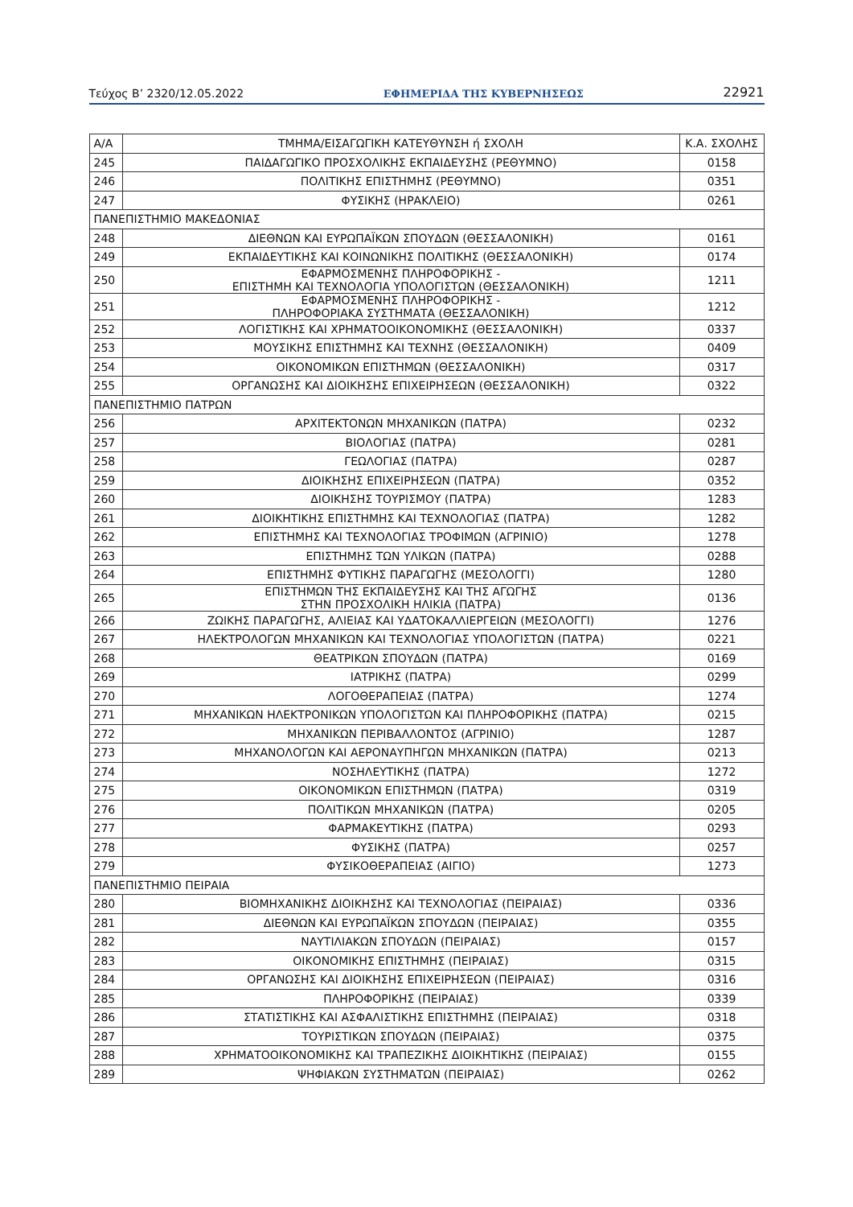Τεύχος Β’ 2320/12.05.2022 ΕΦΗΜΕΡΙΔΑ ΤΗΣ ΚΥΒΕΡΝΗΣΕΩΣ 22921
| Α/Α | ΤΜΗΜΑ/ΕΙΣΑΓΩΓΙΚΗ ΚΑΤΕΥΘΥΝΣΗ ή ΣΧΟΛΗ | Κ.Α. ΣΧΟΛΗΣ |
| --- | --- | --- |
| 245 | ΠΑΙΔΑΓΩΓΙΚΟ ΠΡΟΣΧΟΛΙΚΗΣ ΕΚΠΑΙΔΕΥΣΗΣ (ΡΕΘΥΜΝΟ) | 0158 |
| 246 | ΠΟΛΙΤΙΚΗΣ ΕΠΙΣΤΗΜΗΣ (ΡΕΘΥΜΝΟ) | 0351 |
| 247 | ΦΥΣΙΚΗΣ (ΗΡΑΚΛΕΙΟ) | 0261 |
| ΠΑΝΕΠΙΣΤΗΜΙΟ ΜΑΚΕΔΟΝΙΑΣ | | |
| 248 | ΔΙΕΘΝΩΝ ΚΑΙ ΕΥΡΩΠΑΪΚΩΝ ΣΠΟΥΔΩΝ (ΘΕΣΣΑΛΟΝΙΚΗ) | 0161 |
| 249 | ΕΚΠΑΙΔΕΥΤΙΚΗΣ ΚΑΙ ΚΟΙΝΩΝΙΚΗΣ ΠΟΛΙΤΙΚΗΣ (ΘΕΣΣΑΛΟΝΙΚΗ) | 0174 |
| 250 | ΕΦΑΡΜΟΣΜΕΝΗΣ ΠΛΗΡΟΦΟΡΙΚΗΣ - ΕΠΙΣΤΗΜΗ ΚΑΙ ΤΕΧΝΟΛΟΓΙΑ ΥΠΟΛΟΓΙΣΤΩΝ (ΘΕΣΣΑΛΟΝΙΚΗ) | 1211 |
| 251 | ΕΦΑΡΜΟΣΜΕΝΗΣ ΠΛΗΡΟΦΟΡΙΚΗΣ - ΠΛΗΡΟΦΟΡΙΑΚΑ ΣΥΣΤΗΜΑΤΑ (ΘΕΣΣΑΛΟΝΙΚΗ) | 1212 |
| 252 | ΛΟΓΙΣΤΙΚΗΣ ΚΑΙ ΧΡΗΜΑΤΟΟΙΚΟΝΟΜΙΚΗΣ (ΘΕΣΣΑΛΟΝΙΚΗ) | 0337 |
| 253 | ΜΟΥΣΙΚΗΣ ΕΠΙΣΤΗΜΗΣ ΚΑΙ ΤΕΧΝΗΣ (ΘΕΣΣΑΛΟΝΙΚΗ) | 0409 |
| 254 | ΟΙΚΟΝΟΜΙΚΩΝ ΕΠΙΣΤΗΜΩΝ (ΘΕΣΣΑΛΟΝΙΚΗ) | 0317 |
| 255 | ΟΡΓΑΝΩΣΗΣ ΚΑΙ ΔΙΟΙΚΗΣΗΣ ΕΠΙΧΕΙΡΗΣΕΩΝ (ΘΕΣΣΑΛΟΝΙΚΗ) | 0322 |
| ΠΑΝΕΠΙΣΤΗΜΙΟ ΠΑΤΡΩΝ | | |
| 256 | ΑΡΧΙΤΕΚΤΟΝΩΝ ΜΗΧΑΝΙΚΩΝ (ΠΑΤΡΑ) | 0232 |
| 257 | ΒΙΟΛΟΓΙΑΣ (ΠΑΤΡΑ) | 0281 |
| 258 | ΓΕΩΛΟΓΙΑΣ (ΠΑΤΡΑ) | 0287 |
| 259 | ΔΙΟΙΚΗΣΗΣ ΕΠΙΧΕΙΡΗΣΕΩΝ (ΠΑΤΡΑ) | 0352 |
| 260 | ΔΙΟΙΚΗΣΗΣ ΤΟΥΡΙΣΜΟΥ (ΠΑΤΡΑ) | 1283 |
| 261 | ΔΙΟΙΚΗΤΙΚΗΣ ΕΠΙΣΤΗΜΗΣ ΚΑΙ ΤΕΧΝΟΛΟΓΙΑΣ (ΠΑΤΡΑ) | 1282 |
| 262 | ΕΠΙΣΤΗΜΗΣ ΚΑΙ ΤΕΧΝΟΛΟΓΙΑΣ ΤΡΟΦΙΜΩΝ (ΑΓΡΙΝΙΟ) | 1278 |
| 263 | ΕΠΙΣΤΗΜΗΣ ΤΩΝ ΥΛΙΚΩΝ (ΠΑΤΡΑ) | 0288 |
| 264 | ΕΠΙΣΤΗΜΗΣ ΦΥΤΙΚΗΣ ΠΑΡΑΓΩΓΗΣ (ΜΕΣΟΛΟΓΓΙ) | 1280 |
| 265 | ΕΠΙΣΤΗΜΩΝ ΤΗΣ ΕΚΠΑΙΔΕΥΣΗΣ ΚΑΙ ΤΗΣ ΑΓΩΓΗΣ ΣΤΗΝ ΠΡΟΣΧΟΛΙΚΗ ΗΛΙΚΙΑ (ΠΑΤΡΑ) | 0136 |
| 266 | ΖΩΙΚΗΣ ΠΑΡΑΓΩΓΗΣ, ΑΛΙΕΙΑΣ ΚΑΙ ΥΔΑΤΟΚΑΛΛΙΕΡΓΕΙΩΝ (ΜΕΣΟΛΟΓΓΙ) | 1276 |
| 267 | ΗΛΕΚΤΡΟΛΟΓΩΝ ΜΗΧΑΝΙΚΩΝ ΚΑΙ ΤΕΧΝΟΛΟΓΙΑΣ ΥΠΟΛΟΓΙΣΤΩΝ (ΠΑΤΡΑ) | 0221 |
| 268 | ΘΕΑΤΡΙΚΩΝ ΣΠΟΥΔΩΝ (ΠΑΤΡΑ) | 0169 |
| 269 | ΙΑΤΡΙΚΗΣ (ΠΑΤΡΑ) | 0299 |
| 270 | ΛΟΓΟΘΕΡΑΠΕΙΑΣ (ΠΑΤΡΑ) | 1274 |
| 271 | ΜΗΧΑΝΙΚΩΝ ΗΛΕΚΤΡΟΝΙΚΩΝ ΥΠΟΛΟΓΙΣΤΩΝ ΚΑΙ ΠΛΗΡΟΦΟΡΙΚΗΣ (ΠΑΤΡΑ) | 0215 |
| 272 | ΜΗΧΑΝΙΚΩΝ ΠΕΡΙΒΑΛΛΟΝΤΟΣ (ΑΓΡΙΝΙΟ) | 1287 |
| 273 | ΜΗΧΑΝΟΛΟΓΩΝ ΚΑΙ ΑΕΡΟΝΑΥΠΗΓΩΝ ΜΗΧΑΝΙΚΩΝ (ΠΑΤΡΑ) | 0213 |
| 274 | ΝΟΣΗΛΕΥΤΙΚΗΣ (ΠΑΤΡΑ) | 1272 |
| 275 | ΟΙΚΟΝΟΜΙΚΩΝ ΕΠΙΣΤΗΜΩΝ (ΠΑΤΡΑ) | 0319 |
| 276 | ΠΟΛΙΤΙΚΩΝ ΜΗΧΑΝΙΚΩΝ (ΠΑΤΡΑ) | 0205 |
| 277 | ΦΑΡΜΑΚΕΥΤΙΚΗΣ (ΠΑΤΡΑ) | 0293 |
| 278 | ΦΥΣΙΚΗΣ (ΠΑΤΡΑ) | 0257 |
| 279 | ΦΥΣΙΚΟΘΕΡΑΠΕΙΑΣ (ΑΙΓΙΟ) | 1273 |
| ΠΑΝΕΠΙΣΤΗΜΙΟ ΠΕΙΡΑΙΑ | | |
| 280 | ΒΙΟΜΗΧΑΝΙΚΗΣ ΔΙΟΙΚΗΣΗΣ ΚΑΙ ΤΕΧΝΟΛΟΓΙΑΣ (ΠΕΙΡΑΙΑΣ) | 0336 |
| 281 | ΔΙΕΘΝΩΝ ΚΑΙ ΕΥΡΩΠΑΪΚΩΝ ΣΠΟΥΔΩΝ (ΠΕΙΡΑΙΑΣ) | 0355 |
| 282 | ΝΑΥΤΙΛΙΑΚΩΝ ΣΠΟΥΔΩΝ (ΠΕΙΡΑΙΑΣ) | 0157 |
| 283 | ΟΙΚΟΝΟΜΙΚΗΣ ΕΠΙΣΤΗΜΗΣ (ΠΕΙΡΑΙΑΣ) | 0315 |
| 284 | ΟΡΓΑΝΩΣΗΣ ΚΑΙ ΔΙΟΙΚΗΣΗΣ ΕΠΙΧΕΙΡΗΣΕΩΝ (ΠΕΙΡΑΙΑΣ) | 0316 |
| 285 | ΠΛΗΡΟΦΟΡΙΚΗΣ (ΠΕΙΡΑΙΑΣ) | 0339 |
| 286 | ΣΤΑΤΙΣΤΙΚΗΣ ΚΑΙ ΑΣΦΑΛΙΣΤΙΚΗΣ ΕΠΙΣΤΗΜΗΣ (ΠΕΙΡΑΙΑΣ) | 0318 |
| 287 | ΤΟΥΡΙΣΤΙΚΩΝ ΣΠΟΥΔΩΝ (ΠΕΙΡΑΙΑΣ) | 0375 |
| 288 | ΧΡΗΜΑΤΟΟΙΚΟΝΟΜΙΚΗΣ ΚΑΙ ΤΡΑΠΕΖΙΚΗΣ ΔΙΟΙΚΗΤΙΚΗΣ (ΠΕΙΡΑΙΑΣ) | 0155 |
| 289 | ΨΗΦΙΑΚΩΝ ΣΥΣΤΗΜΑΤΩΝ (ΠΕΙΡΑΙΑΣ) | 0262 |